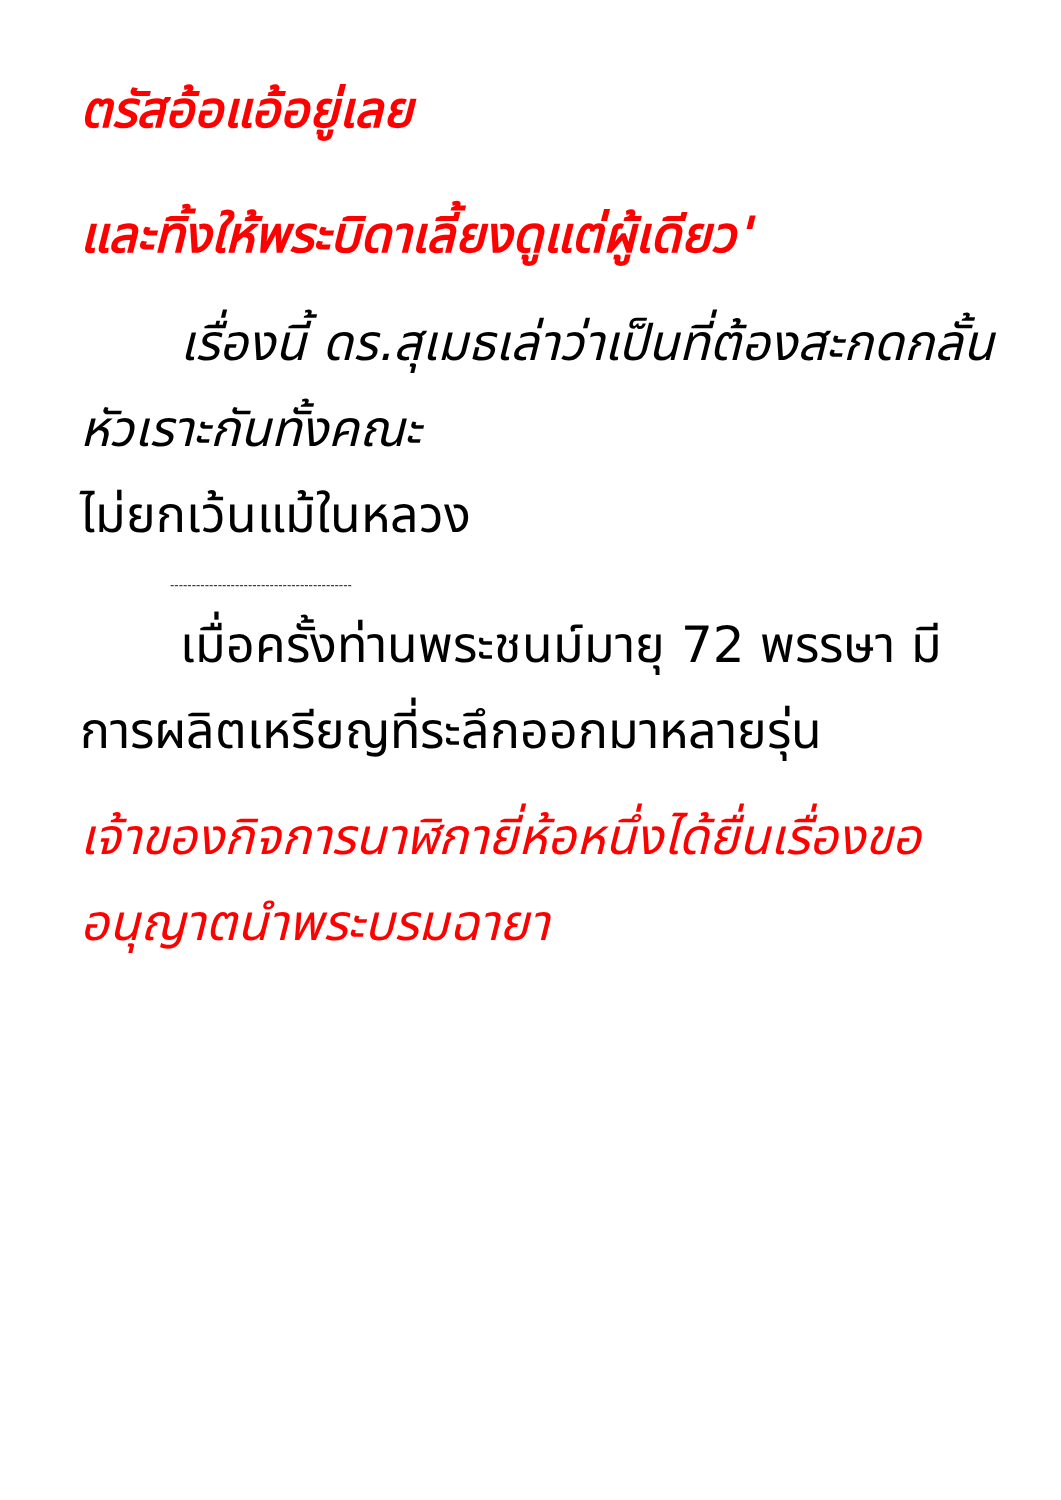ตรัสอ้อแอ้อยู่เลย
และทิ้งให้พระบิดาเลี้ยงดูแต่ผู้เดียว'
  เรื่องนี้ ดร.สุเมธเล่าว่าเป็นที่ต้องสะกดกลั้นหัวเราะกันทั้งคณะ
ไม่ยกเว้นแม้ในหลวง
------------------------------------------
  เมื่อครั้งท่านพระชนม์มายุ 72 พรรษา มีการผลิตเหรียญที่ระลึกออกมาหลายรุ่น
เจ้าของกิจการนาฬิกายี่ห้อหนึ่งได้ยื่นเรื่องขออนุญาตนำพระบรมฉายา